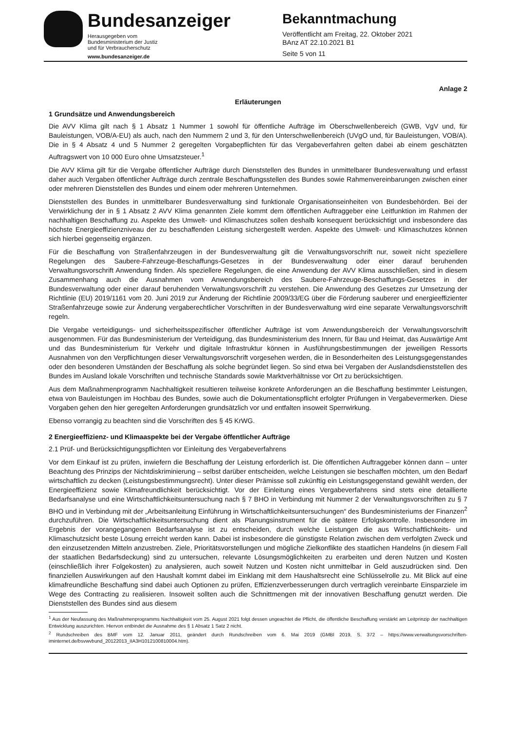Bundesanzeiger
Herausgegeben vom
Bundesministerium der Justiz
und für Verbraucherschutz
www.bundesanzeiger.de
Bekanntmachung
Veröffentlicht am Freitag, 22. Oktober 2021
BAnz AT 22.10.2021 B1
Seite 5 von 11
Anlage 2
Erläuterungen
1 Grundsätze und Anwendungsbereich
Die AVV Klima gilt nach § 1 Absatz 1 Nummer 1 sowohl für öffentliche Aufträge im Oberschwellenbereich (GWB, VgV und, für Bauleistungen, VOB/A-EU) als auch, nach den Nummern 2 und 3, für den Unterschwellenbereich (UVgO und, für Bauleistungen, VOB/A). Die in § 4 Absatz 4 und 5 Nummer 2 geregelten Vorgabepflichten für das Vergabeverfahren gelten dabei ab einem geschätzten Auftragswert von 10 000 Euro ohne Umsatzsteuer.<sup>1</sup>
Die AVV Klima gilt für die Vergabe öffentlicher Aufträge durch Dienststellen des Bundes in unmittelbarer Bundesverwaltung und erfasst daher auch Vergaben öffentlicher Aufträge durch zentrale Beschaffungsstellen des Bundes sowie Rahmenvereinbarungen zwischen einer oder mehreren Dienststellen des Bundes und einem oder mehreren Unternehmen.
Dienststellen des Bundes in unmittelbarer Bundesverwaltung sind funktionale Organisationseinheiten von Bundesbehörden. Bei der Verwirklichung der in § 1 Absatz 2 AVV Klima genannten Ziele kommt dem öffentlichen Auftraggeber eine Leitfunktion im Rahmen der nachhaltigen Beschaffung zu. Aspekte des Umwelt- und Klimaschutzes sollen deshalb konsequent berücksichtigt und insbesondere das höchste Energieeffizienzniveau der zu beschaffenden Leistung sichergestellt werden. Aspekte des Umwelt- und Klimaschutzes können sich hierbei gegenseitig ergänzen.
Für die Beschaffung von Straßenfahrzeugen in der Bundesverwaltung gilt die Verwaltungsvorschrift nur, soweit nicht speziellere Regelungen des Saubere-Fahrzeuge-Beschaffungs-Gesetzes in der Bundesverwaltung oder einer darauf beruhenden Verwaltungsvorschrift Anwendung finden. Als speziellere Regelungen, die eine Anwendung der AVV Klima ausschließen, sind in diesem Zusammenhang auch die Ausnahmen vom Anwendungsbereich des Saubere-Fahrzeuge-Beschaffungs-Gesetzes in der Bundesverwaltung oder einer darauf beruhenden Verwaltungsvorschrift zu verstehen. Die Anwendung des Gesetzes zur Umsetzung der Richtlinie (EU) 2019/1161 vom 20. Juni 2019 zur Änderung der Richtlinie 2009/33/EG über die Förderung sauberer und energieeffizienter Straßenfahrzeuge sowie zur Änderung vergaberechtlicher Vorschriften in der Bundesverwaltung wird eine separate Verwaltungsvorschrift regeln.
Die Vergabe verteidigungs- und sicherheitsspezifischer öffentlicher Aufträge ist vom Anwendungsbereich der Verwaltungsvorschrift ausgenommen. Für das Bundesministerium der Verteidigung, das Bundesministerium des Innern, für Bau und Heimat, das Auswärtige Amt und das Bundesministerium für Verkehr und digitale Infrastruktur können in Ausführungsbestimmungen der jeweiligen Ressorts Ausnahmen von den Verpflichtungen dieser Verwaltungsvorschrift vorgesehen werden, die in Besonderheiten des Leistungsgegenstandes oder den besonderen Umständen der Beschaffung als solche begründet liegen. So sind etwa bei Vergaben der Auslandsdienststellen des Bundes im Ausland lokale Vorschriften und technische Standards sowie Marktverhältnisse vor Ort zu berücksichtigen.
Aus dem Maßnahmenprogramm Nachhaltigkeit resultieren teilweise konkrete Anforderungen an die Beschaffung bestimmter Leistungen, etwa von Bauleistungen im Hochbau des Bundes, sowie auch die Dokumentationspflicht erfolgter Prüfungen in Vergabevermerken. Diese Vorgaben gehen den hier geregelten Anforderungen grundsätzlich vor und entfalten insoweit Sperrwirkung.
Ebenso vorrangig zu beachten sind die Vorschriften des § 45 KrWG.
2 Energieeffizienz- und Klimaaspekte bei der Vergabe öffentlicher Aufträge
2.1 Prüf- und Berücksichtigungspflichten vor Einleitung des Vergabeverfahrens
Vor dem Einkauf ist zu prüfen, inwiefern die Beschaffung der Leistung erforderlich ist. Die öffentlichen Auftraggeber können dann – unter Beachtung des Prinzips der Nichtdiskriminierung – selbst darüber entscheiden, welche Leistungen sie beschaffen möchten, um den Bedarf wirtschaftlich zu decken (Leistungsbestimmungsrecht). Unter dieser Prämisse soll zukünftig ein Leistungsgegenstand gewählt werden, der Energieeffizienz sowie Klimafreundlichkeit berücksichtigt. Vor der Einleitung eines Vergabeverfahrens sind stets eine detaillierte Bedarfsanalyse und eine Wirtschaftlichkeitsuntersuchung nach § 7 BHO in Verbindung mit Nummer 2 der Verwaltungsvorschriften zu § 7 BHO und in Verbindung mit der „Arbeitsanleitung Einführung in Wirtschaftlichkeitsuntersuchungen“ des Bundesministeriums der Finanzen<sup>2</sup> durchzuführen. Die Wirtschaftlichkeitsuntersuchung dient als Planungsinstrument für die spätere Erfolgskontrolle. Insbesondere im Ergebnis der vorangegangenen Bedarfsanalyse ist zu entscheiden, durch welche Leistungen die aus Wirtschaftlichkeits- und Klimaschutzsicht beste Lösung erreicht werden kann. Dabei ist insbesondere die günstigste Relation zwischen dem verfolgten Zweck und den einzusetzenden Mitteln anzustreben. Ziele, Prioritätsvorstellungen und mögliche Zielkonflikte des staatlichen Handelns (in diesem Fall der staatlichen Bedarfsdeckung) sind zu untersuchen, relevante Lösungsmöglichkeiten zu erarbeiten und deren Nutzen und Kosten (einschließlich ihrer Folgekosten) zu analysieren, auch soweit Nutzen und Kosten nicht unmittelbar in Geld auszudrücken sind. Den finanziellen Auswirkungen auf den Haushalt kommt dabei im Einklang mit dem Haushaltsrecht eine Schlüsselrolle zu. Mit Blick auf eine klimafreundliche Beschaffung sind dabei auch Optionen zu prüfen, Effizienzverbesserungen durch vertraglich vereinbarte Einsparziele im Wege des Contracting zu realisieren. Insoweit sollten auch die Schnittmengen mit der innovativen Beschaffung genutzt werden. Die Dienststellen des Bundes sind aus diesem
<sup>1</sup> Aus der Neufassung des Maßnahmenprogramms Nachhaltigkeit vom 25. August 2021 folgt dessen ungeachtet die Pflicht, die öffentliche Beschaffung verstärkt am Leitprinzip der nachhaltigen Entwicklung auszurichten. Hiervon entbindet die Ausnahme des § 1 Absatz 1 Satz 2 nicht.
<sup>2</sup> Rundschreiben des BMF vom 12. Januar 2011, geändert durch Rundschreiben vom 6. Mai 2019 (GMBl 2019, S. 372 – https://www.verwaltungsvorschriften-iminternet.de/bsvwvbund_20122013_IIA3H1012100810004.htm).